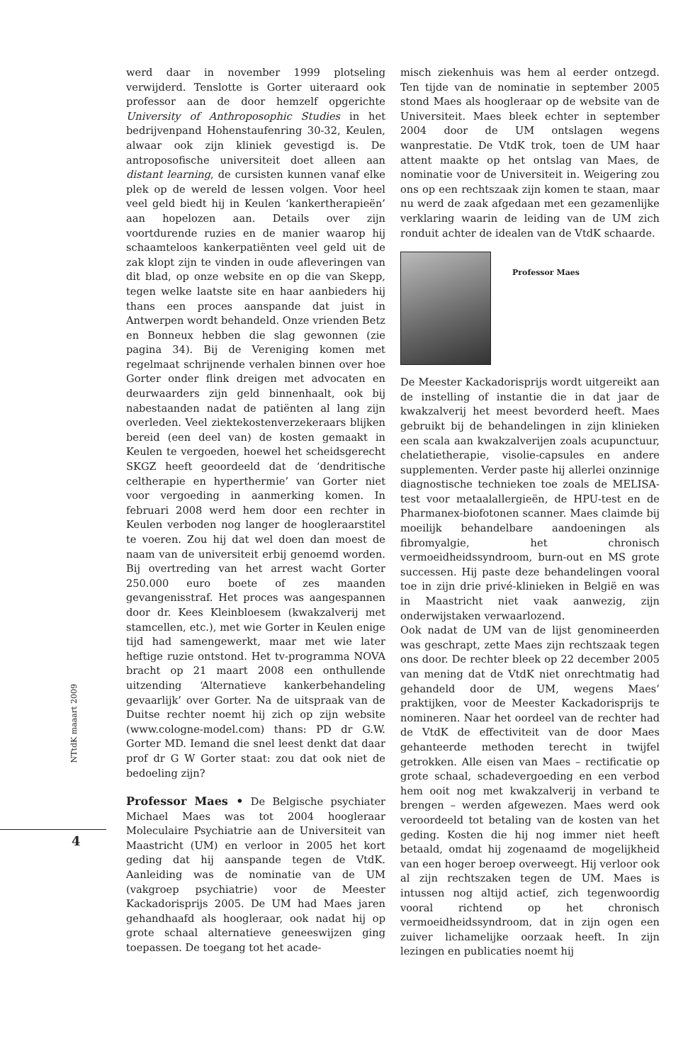werd daar in november 1999 plotseling verwijderd. Tenslotte is Gorter uiteraard ook professor aan de door hemzelf opgerichte University of Anthroposophic Studies in het bedrijvenpand Hohenstaufenring 30-32, Keulen, alwaar ook zijn kliniek gevestigd is. De antroposofische universiteit doet alleen aan distant learning, de cursisten kunnen vanaf elke plek op de wereld de lessen volgen. Voor heel veel geld biedt hij in Keulen ‘kankertherapieën’ aan hopelozen aan. Details over zijn voortdurende ruzies en de manier waarop hij schaamteloos kankerpatiënten veel geld uit de zak klopt zijn te vinden in oude afleveringen van dit blad, op onze website en op die van Skepp, tegen welke laatste site en haar aanbieders hij thans een proces aanspande dat juist in Antwerpen wordt behandeld. Onze vrienden Betz en Bonneux hebben die slag gewonnen (zie pagina 34). Bij de Vereniging komen met regelmaat schrijnende verhalen binnen over hoe Gorter onder flink dreigen met advocaten en deurwaarders zijn geld binnenhaalt, ook bij nabestaanden nadat de patiënten al lang zijn overleden. Veel ziektekostenverzekeraars blijken bereid (een deel van) de kosten gemaakt in Keulen te vergoeden, hoewel het scheidsgerecht SKGZ heeft geoordeeld dat de ‘dendritische celtherapie en hyperthermie’ van Gorter niet voor vergoeding in aanmerking komen. In februari 2008 werd hem door een rechter in Keulen verboden nog langer de hoogleraarstitel te voeren. Zou hij dat wel doen dan moest de naam van de universiteit erbij genoemd worden. Bij overtreding van het arrest wacht Gorter 250.000 euro boete of zes maanden gevangenisstraf. Het proces was aangespannen door dr. Kees Kleinbloesem (kwakzalverij met stamcellen, etc.), met wie Gorter in Keulen enige tijd had samengewerkt, maar met wie later heftige ruzie ontstond. Het tv-programma NOVA bracht op 21 maart 2008 een onthullende uitzending ‘Alternatieve kankerbehandeling gevaarlijk’ over Gorter. Na de uitspraak van de Duitse rechter noemt hij zich op zijn website (www.cologne-model.com) thans: PD dr G.W. Gorter MD. Iemand die snel leest denkt dat daar prof dr G W Gorter staat: zou dat ook niet de bedoeling zijn?
Professor Maes • De Belgische psychiater Michael Maes was tot 2004 hoogleraar Moleculaire Psychiatrie aan de Universiteit van Maastricht (UM) en verloor in 2005 het kort geding dat hij aanspande tegen de VtdK. Aanleiding was de nominatie van de UM (vakgroep psychiatrie) voor de Meester Kackadorisprijs 2005. De UM had Maes jaren gehandhaafd als hoogleraar, ook nadat hij op grote schaal alternatieve geneeswijzen ging toepassen. De toegang tot het acade-
misch ziekenhuis was hem al eerder ontzegd. Ten tijde van de nominatie in september 2005 stond Maes als hoogleraar op de website van de Universiteit. Maes bleek echter in september 2004 door de UM ontslagen wegens wanprestatie. De VtdK trok, toen de UM haar attent maakte op het ontslag van Maes, de nominatie voor de Universiteit in. Weigering zou ons op een rechtszaak zijn komen te staan, maar nu werd de zaak afgedaan met een gezamenlijke verklaring waarin de leiding van de UM zich ronduit achter de idealen van de VtdK schaarde.
Professor Maes
De Meester Kackadorisprijs wordt uitgereikt aan de instelling of instantie die in dat jaar de kwakzalverij het meest bevorderd heeft. Maes gebruikt bij de behandelingen in zijn klinieken een scala aan kwakzalverijen zoals acupunctuur, chelatietherapie, visolie-capsules en andere supplementen. Verder paste hij allerlei onzinnige diagnostische technieken toe zoals de MELISA-test voor metaalallergieën, de HPU-test en de Pharmanex-biofotonen scanner. Maes claimde bij moeilijk behandelbare aandoeningen als fibromyalgie, het chronisch vermoeidheidssyndroom, burn-out en MS grote successen. Hij paste deze behandelingen vooral toe in zijn drie privé-klinieken in België en was in Maastricht niet vaak aanwezig, zijn onderwijstaken verwaarlozend.
Ook nadat de UM van de lijst genomineerden was geschrapt, zette Maes zijn rechtszaak tegen ons door. De rechter bleek op 22 december 2005 van mening dat de VtdK niet onrechtmatig had gehandeld door de UM, wegens Maes’ praktijken, voor de Meester Kackadorisprijs te nomineren. Naar het oordeel van de rechter had de VtdK de effectiviteit van de door Maes gehanteerde methoden terecht in twijfel getrokken. Alle eisen van Maes – rectificatie op grote schaal, schadevergoeding en een verbod hem ooit nog met kwakzalverij in verband te brengen – werden afgewezen. Maes werd ook veroordeeld tot betaling van de kosten van het geding. Kosten die hij nog immer niet heeft betaald, omdat hij zogenaamd de mogelijkheid van een hoger beroep overweegt. Hij verloor ook al zijn rechtszaken tegen de UM. Maes is intussen nog altijd actief, zich tegenwoordig vooral richtend op het chronisch vermoeidheidssyndroom, dat in zijn ogen een zuiver lichamelijke oorzaak heeft. In zijn lezingen en publicaties noemt hij
NTtdK maaart 2009
4